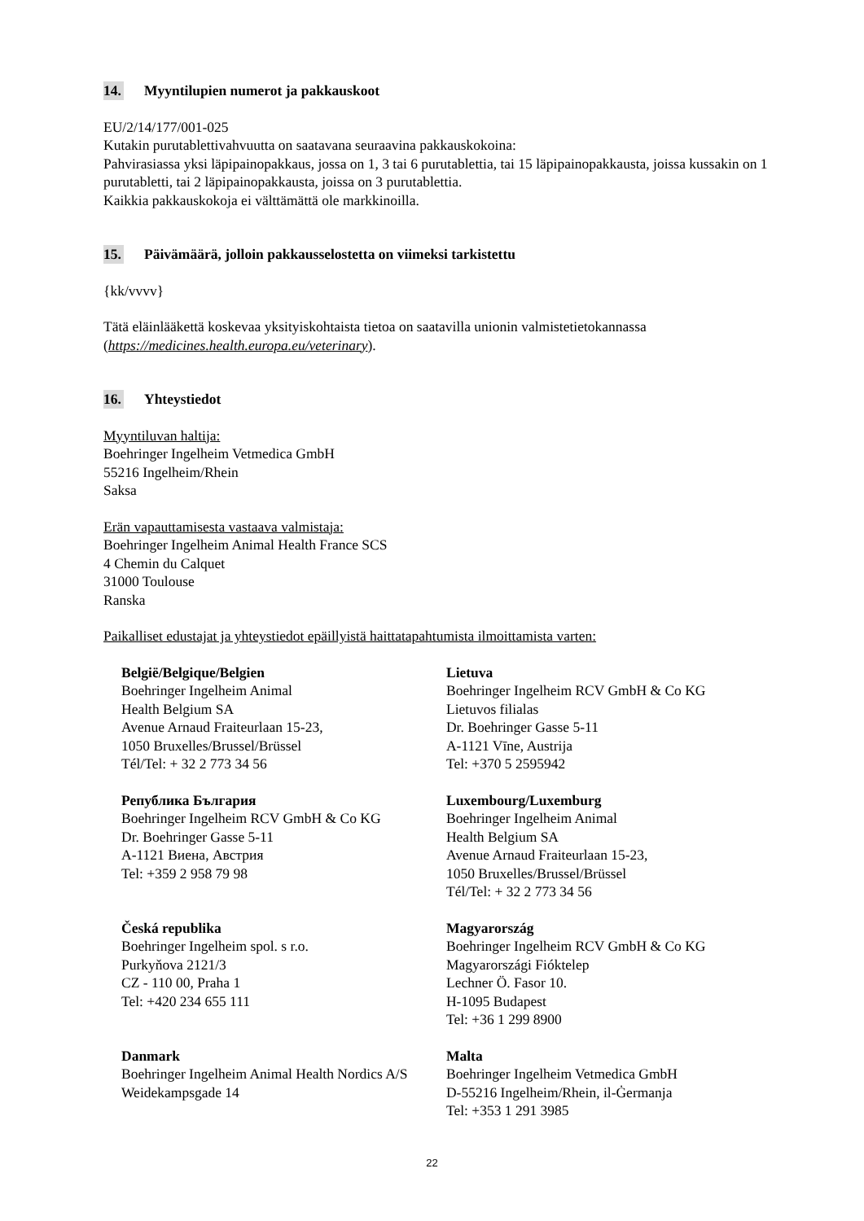14. Myyntilupien numerot ja pakkauskoot
EU/2/14/177/001-025
Kutakin purutablettivahvuutta on saatavana seuraavina pakkauskokoina:
Pahvirasiassa yksi läpipainopakkaus, jossa on 1, 3 tai 6 purutablettia, tai 15 läpipainopakkausta, joissa kussakin on 1 purutabletti, tai 2 läpipainopakkausta, joissa on 3 purutablettia.
Kaikkia pakkauskokoja ei välttämättä ole markkinoilla.
15. Päivämäärä, jolloin pakkausselostetta on viimeksi tarkistettu
{kk/vvvv}
Tätä eläinlääkettä koskevaa yksityiskohtaista tietoa on saatavilla unionin valmistetietokannassa (https://medicines.health.europa.eu/veterinary).
16. Yhteystiedot
Myyntiluvan haltija:
Boehringer Ingelheim Vetmedica GmbH
55216 Ingelheim/Rhein
Saksa
Erän vapauttamisesta vastaava valmistaja:
Boehringer Ingelheim Animal Health France SCS
4 Chemin du Calquet
31000 Toulouse
Ranska
Paikalliset edustajat ja yhteystiedot epäillyistä haittatapahtumista ilmoittamista varten:
| België/Belgique/Belgien Boehringer Ingelheim Animal Health Belgium SA Avenue Arnaud Fraiteurlaan 15-23, 1050 Bruxelles/Brussel/Brüssel Tél/Tel: + 32 2 773 34 56 | Lietuva Boehringer Ingelheim RCV GmbH & Co KG Lietuvos filialas Dr. Boehringer Gasse 5-11 A-1121 Vīne, Austrija Tel: +370 5 2595942 |
| Република България Boehringer Ingelheim RCV GmbH & Co KG Dr. Boehringer Gasse 5-11 A-1121 Виена, Австрия Tel: +359 2 958 79 98 | Luxembourg/Luxemburg Boehringer Ingelheim Animal Health Belgium SA Avenue Arnaud Fraiteurlaan 15-23, 1050 Bruxelles/Brussel/Brüssel Tél/Tel: + 32 2 773 34 56 |
| Česká republika Boehringer Ingelheim spol. s r.o. Purkyňova 2121/3 CZ - 110 00, Praha 1 Tel: +420 234 655 111 | Magyarország Boehringer Ingelheim RCV GmbH & Co KG Magyarországi Fióktelep Lechner Ö. Fasor 10. H-1095 Budapest Tel: +36 1 299 8900 |
| Danmark Boehringer Ingelheim Animal Health Nordics A/S Weidekampsgade 14 | Malta Boehringer Ingelheim Vetmedica GmbH D-55216 Ingelheim/Rhein, il-Ġermanja Tel: +353 1 291 3985 |
22